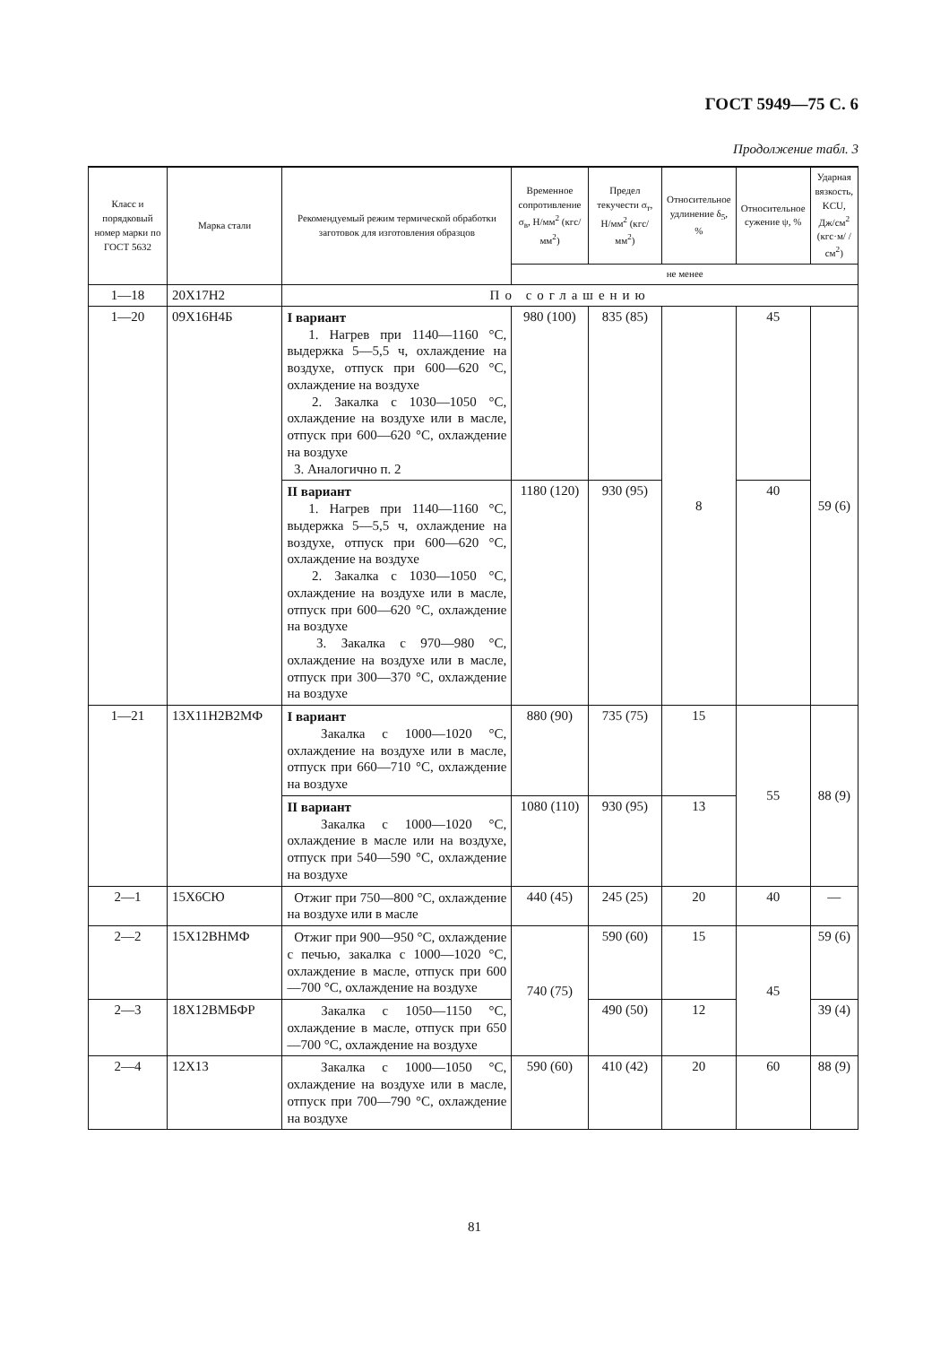ГОСТ 5949—75 С. 6
Продолжение табл. 3
| Класс и порядковый номер марки по ГОСТ 5632 | Марка стали | Рекомендуемый режим термической обработки заготовок для изготовления образцов | Временное сопротивление σ<sub>в</sub>, Н/мм<sup>2</sup> (кгс/мм<sup>2</sup>) | Предел текучести σ<sub>т</sub>, Н/мм<sup>2</sup> (кгс/мм<sup>2</sup>) | Относительное удлинение δ<sub>5</sub>, % | Относительное сужение ψ, % | Ударная вязкость, KCU, Дж/см<sup>2</sup> (кгс·м/ /см<sup>2</sup>) |
| --- | --- | --- | --- | --- | --- | --- | --- |
| | | | не менее | | | | |
| 1—18 | 20Х17Н2 | По соглашению | | | | | |
| 1—20 | 09Х16Н4Б | I вариант 1. Нагрев при 1140—1160 °С, выдержка 5—5,5 ч, охлаждение на воздухе, отпуск при 600—620 °С, охлаждение на воздухе 2. Закалка с 1030—1050 °С, охлаждение на воздухе или в масле, отпуск при 600—620 °С, охлаждение на воздухе 3. Аналогично п. 2 | 980 (100) | 835 (85) | 8 | 45 | 59 (6) |
| | | II вариант 1. Нагрев при 1140—1160 °С, выдержка 5—5,5 ч, охлаждение на воздухе, отпуск при 600—620 °С, охлаждение на воздухе 2. Закалка с 1030—1050 °С, охлаждение на воздухе или в масле, отпуск при 600—620 °С, охлаждение на воздухе 3. Закалка с 970—980 °С, охлаждение на воздухе или в масле, отпуск при 300—370 °С, охлаждение на воздухе | 1180 (120) | 930 (95) | | 40 | |
| 1—21 | 13Х11Н2В2МФ | I вариант Закалка с 1000—1020 °С, охлаждение на воздухе или в масле, отпуск при 660—710 °С, охлаждение на воздухе | 880 (90) | 735 (75) | 15 | 55 | 88 (9) |
| | | II вариант Закалка с 1000—1020 °С, охлаждение в масле или на воздухе, отпуск при 540—590 °С, охлаждение на воздухе | 1080 (110) | 930 (95) | 13 | | |
| 2—1 | 15Х6СЮ | Отжиг при 750—800 °С, охлаждение на воздухе или в масле | 440 (45) | 245 (25) | 20 | 40 | — |
| 2—2 | 15Х12ВНМФ | Отжиг при 900—950 °С, охлаждение с печью, закалка с 1000—1020 °С, охлаждение в масле, отпуск при 600—700 °С, охлаждение на воздухе | 740 (75) | 590 (60) | 15 | 45 | 59 (6) |
| 2—3 | 18Х12ВМБФР | Закалка с 1050—1150 °С, охлаждение в масле, отпуск при 650—700 °С, охлаждение на воздухе | | 490 (50) | 12 | | 39 (4) |
| 2—4 | 12Х13 | Закалка с 1000—1050 °С, охлаждение на воздухе или в масле, отпуск при 700—790 °С, охлаждение на воздухе | 590 (60) | 410 (42) | 20 | 60 | 88 (9) |
81